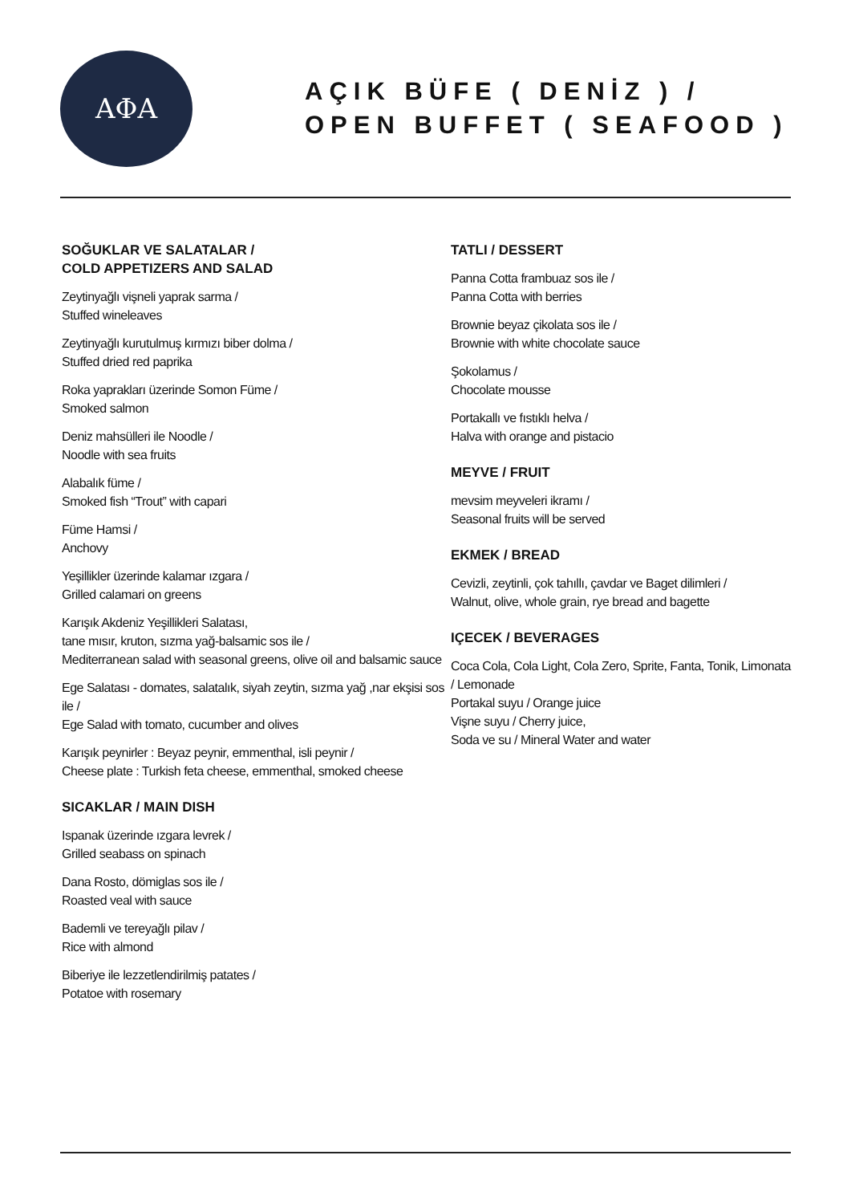ΑΦΑ
AÇIK BÜFE ( DENİZ ) /
OPEN BUFFET ( SEAFOOD )
SOĞUKLAR VE SALATALAR /
COLD APPETIZERS AND SALAD
Zeytinyağlı vişneli yaprak sarma /
Stuffed wineleaves
Zeytinyağlı kurutulmuş kırmızı biber dolma /
Stuffed dried red paprika
Roka yaprakları üzerinde Somon Füme /
Smoked salmon
Deniz mahsülleri ile Noodle /
Noodle with sea fruits
Alabalık füme /
Smoked fish “Trout” with capari
Füme Hamsi /
Anchovy
Yeşillikler üzerinde kalamar ızgara /
Grilled calamari on greens
Karışık Akdeniz Yeşillikleri Salatası,
tane mısır, kruton, sızma yağ-balsamic sos ile /
Mediterranean salad with seasonal greens, olive oil and balsamic sauce
Ege Salatası - domates, salatalık, siyah zeytin, sızma yağ ,nar ekşisi sos ile /
Ege Salad with tomato, cucumber and olives
Karışık peynirler : Beyaz peynir, emmenthal, isli peynir /
Cheese plate : Turkish feta cheese, emmenthal, smoked cheese
SICAKLAR / MAIN DISH
Ispanak üzerinde ızgara levrek /
Grilled seabass on spinach
Dana Rosto, dömiglas sos ile /
Roasted veal with sauce
Bademli ve tereyağlı pilav /
Rice with almond
Biberiye ile lezzetlendirilmiş patates /
Potatoe with rosemary
TATLI / DESSERT
Panna Cotta frambuaz sos ile /
Panna Cotta with berries
Brownie beyaz çikolata sos ile /
Brownie with white chocolate sauce
Şokolamus /
Chocolate mousse
Portakallı ve fıstıklı helva /
Halva with orange and pistacio
MEYVE / FRUIT
mevsim meyveleri ikramı /
Seasonal fruits will be served
EKMEK / BREAD
Cevizli, zeytinli, çok tahıllı, çavdar ve Baget dilimleri /
Walnut, olive, whole grain, rye bread and bagette
IÇECEK / BEVERAGES
Coca Cola, Cola Light, Cola Zero, Sprite, Fanta, Tonik, Limonata / Lemonade
Portakal suyu / Orange juice
Vişne suyu / Cherry juice,
Soda ve su / Mineral Water and water